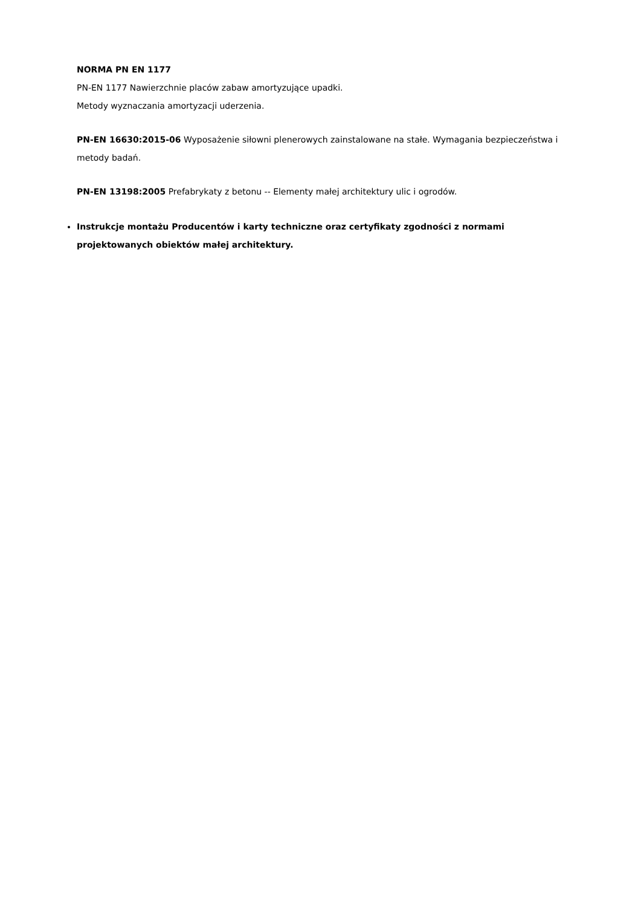NORMA PN EN 1177
PN-EN 1177 Nawierzchnie placów zabaw amortyzujące upadki.
Metody wyznaczania amortyzacji uderzenia.
PN-EN 16630:2015-06 Wyposażenie siłowni plenerowych zainstalowane na stałe. Wymagania bezpieczeństwa i metody badań.
PN-EN 13198:2005 Prefabrykaty z betonu -- Elementy małej architektury ulic i ogrodów.
Instrukcje montażu Producentów i karty techniczne oraz certyfikaty zgodności z normami projektowanych obiektów małej architektury.